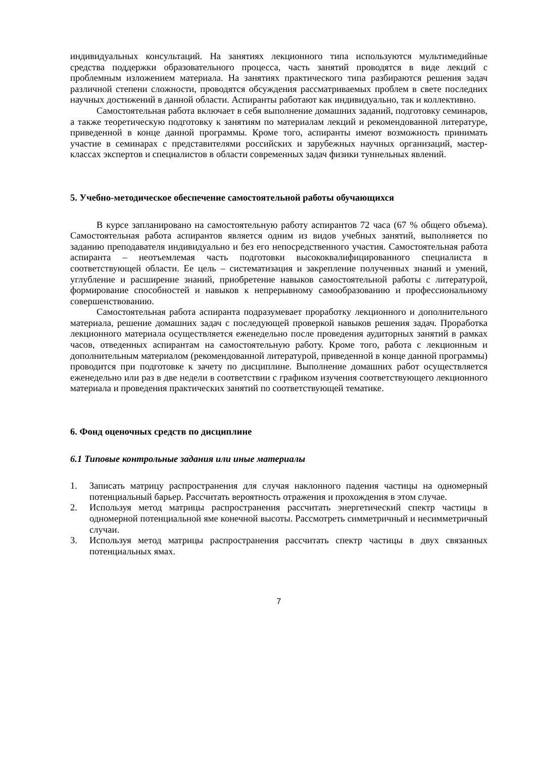индивидуальных консультаций. На занятиях лекционного типа используются мультимедийные средства поддержки образовательного процесса, часть занятий проводятся в виде лекций с проблемным изложением материала. На занятиях практического типа разбираются решения задач различной степени сложности, проводятся обсуждения рассматриваемых проблем в свете последних научных достижений в данной области. Аспиранты работают как индивидуально, так и коллективно.
Самостоятельная работа включает в себя выполнение домашних заданий, подготовку семинаров, а также теоретическую подготовку к занятиям по материалам лекций и рекомендованной литературе, приведенной в конце данной программы. Кроме того, аспиранты имеют возможность принимать участие в семинарах с представителями российских и зарубежных научных организаций, мастер-классах экспертов и специалистов в области современных задач физики туннельных явлений.
5. Учебно-методическое обеспечение самостоятельной работы обучающихся
В курсе запланировано на самостоятельную работу аспирантов 72 часа (67 % общего объема). Самостоятельная работа аспирантов является одним из видов учебных занятий, выполняется по заданию преподавателя индивидуально и без его непосредственного участия. Самостоятельная работа аспиранта – неотъемлемая часть подготовки высококвалифицированного специалиста в соответствующей области. Ее цель – систематизация и закрепление полученных знаний и умений, углубление и расширение знаний, приобретение навыков самостоятельной работы с литературой, формирование способностей и навыков к непрерывному самообразованию и профессиональному совершенствованию.
Самостоятельная работа аспиранта подразумевает проработку лекционного и дополнительного материала, решение домашних задач с последующей проверкой навыков решения задач. Проработка лекционного материала осуществляется еженедельно после проведения аудиторных занятий в рамках часов, отведенных аспирантам на самостоятельную работу. Кроме того, работа с лекционным и дополнительным материалом (рекомендованной литературой, приведенной в конце данной программы) проводится при подготовке к зачету по дисциплине. Выполнение домашних работ осуществляется еженедельно или раз в две недели в соответствии с графиком изучения соответствующего лекционного материала и проведения практических занятий по соответствующей тематике.
6. Фонд оценочных средств по дисциплине
6.1 Типовые контрольные задания или иные материалы
1. Записать матрицу распространения для случая наклонного падения частицы на одномерный потенциальный барьер. Рассчитать вероятность отражения и прохождения в этом случае.
2. Используя метод матрицы распространения рассчитать энергетический спектр частицы в одномерной потенциальной яме конечной высоты. Рассмотреть симметричный и несимметричный случаи.
3. Используя метод матрицы распространения рассчитать спектр частицы в двух связанных потенциальных ямах.
7